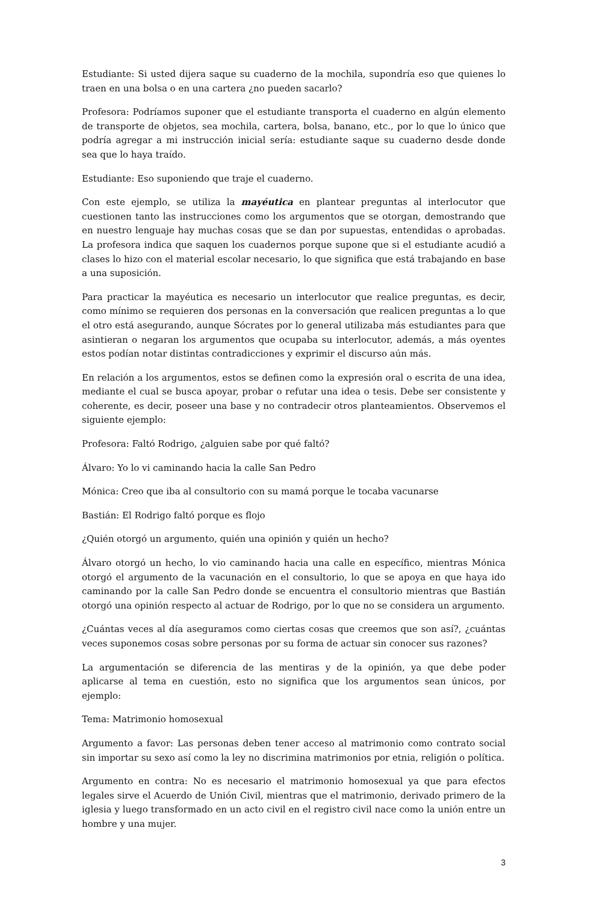Estudiante: Si usted dijera saque su cuaderno de la mochila, supondría eso que quienes lo traen en una bolsa o en una cartera ¿no pueden sacarlo?
Profesora: Podríamos suponer que el estudiante transporta el cuaderno en algún elemento de transporte de objetos, sea mochila, cartera, bolsa, banano, etc., por lo que lo único que podría agregar a mi instrucción inicial sería: estudiante saque su cuaderno desde donde sea que lo haya traído.
Estudiante: Eso suponiendo que traje el cuaderno.
Con este ejemplo, se utiliza la mayéutica en plantear preguntas al interlocutor que cuestionen tanto las instrucciones como los argumentos que se otorgan, demostrando que en nuestro lenguaje hay muchas cosas que se dan por supuestas, entendidas o aprobadas. La profesora indica que saquen los cuadernos porque supone que si el estudiante acudió a clases lo hizo con el material escolar necesario, lo que significa que está trabajando en base a una suposición.
Para practicar la mayéutica es necesario un interlocutor que realice preguntas, es decir, como mínimo se requieren dos personas en la conversación que realicen preguntas a lo que el otro está asegurando, aunque Sócrates por lo general utilizaba más estudiantes para que asintieran o negaran los argumentos que ocupaba su interlocutor, además, a más oyentes estos podían notar distintas contradicciones y exprimir el discurso aún más.
En relación a los argumentos, estos se definen como la expresión oral o escrita de una idea, mediante el cual se busca apoyar, probar o refutar una idea o tesis. Debe ser consistente y coherente, es decir, poseer una base y no contradecir otros planteamientos. Observemos el siguiente ejemplo:
Profesora: Faltó Rodrigo, ¿alguien sabe por qué faltó?
Álvaro: Yo lo vi caminando hacia la calle San Pedro
Mónica: Creo que iba al consultorio con su mamá porque le tocaba vacunarse
Bastián: El Rodrigo faltó porque es flojo
¿Quién otorgó un argumento, quién una opinión y quién un hecho?
Álvaro otorgó un hecho, lo vio caminando hacia una calle en específico, mientras Mónica otorgó el argumento de la vacunación en el consultorio, lo que se apoya en que haya ido caminando por la calle San Pedro donde se encuentra el consultorio mientras que Bastián otorgó una opinión respecto al actuar de Rodrigo, por lo que no se considera un argumento.
¿Cuántas veces al día aseguramos como ciertas cosas que creemos que son así?, ¿cuántas veces suponemos cosas sobre personas por su forma de actuar sin conocer sus razones?
La argumentación se diferencia de las mentiras y de la opinión, ya que debe poder aplicarse al tema en cuestión, esto no significa que los argumentos sean únicos, por ejemplo:
Tema: Matrimonio homosexual
Argumento a favor: Las personas deben tener acceso al matrimonio como contrato social sin importar su sexo así como la ley no discrimina matrimonios por etnia, religión o política.
Argumento en contra: No es necesario el matrimonio homosexual ya que para efectos legales sirve el Acuerdo de Unión Civil, mientras que el matrimonio, derivado primero de la iglesia y luego transformado en un acto civil en el registro civil nace como la unión entre un hombre y una mujer.
3